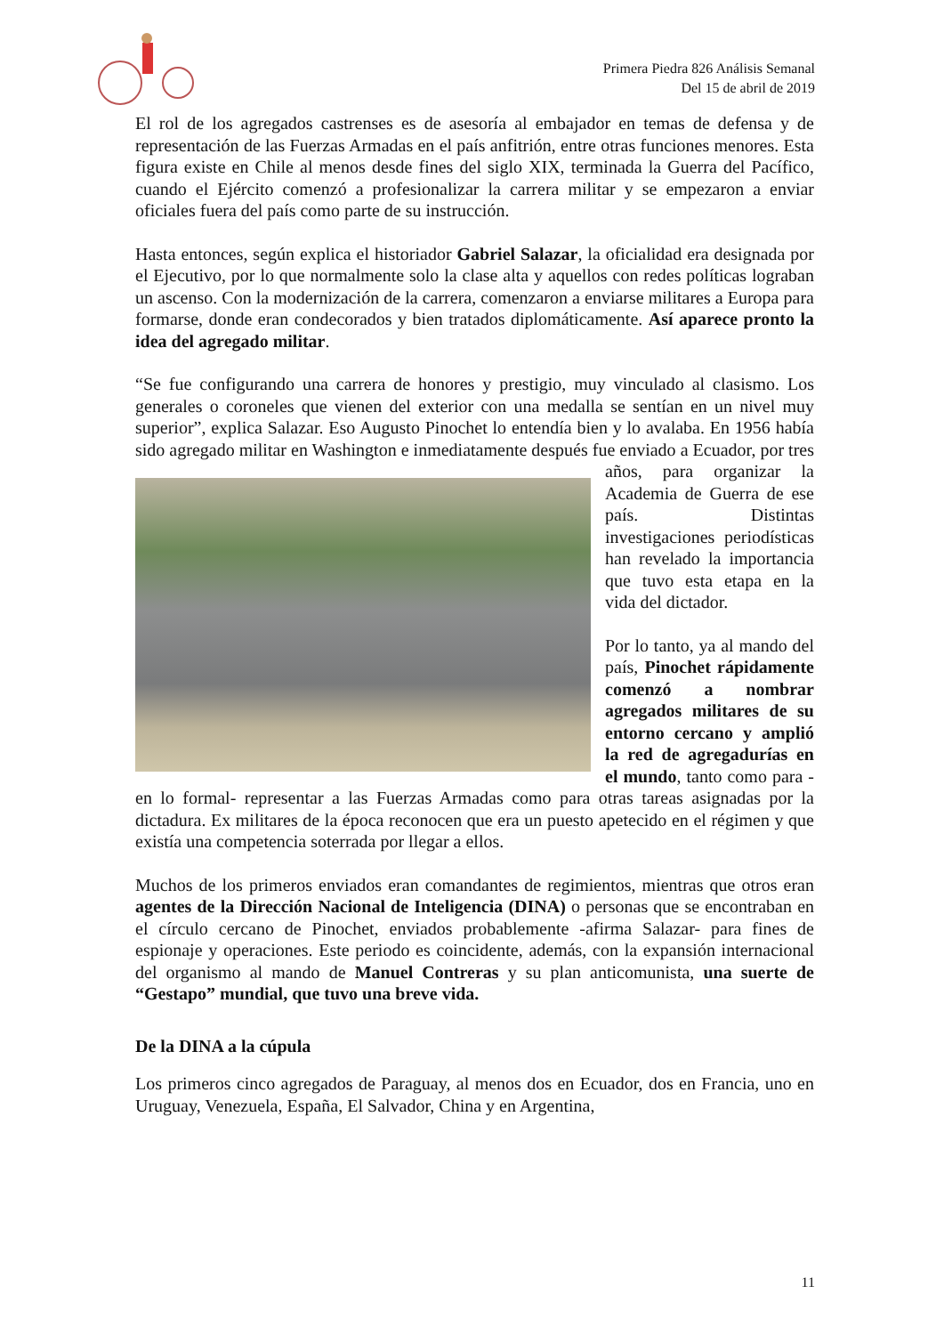Primera Piedra 826 Análisis Semanal
Del 15 de abril de 2019
El rol de los agregados castrenses es de asesoría al embajador en temas de defensa y de representación de las Fuerzas Armadas en el país anfitrión, entre otras funciones menores. Esta figura existe en Chile al menos desde fines del siglo XIX, terminada la Guerra del Pacífico, cuando el Ejército comenzó a profesionalizar la carrera militar y se empezaron a enviar oficiales fuera del país como parte de su instrucción.
Hasta entonces, según explica el historiador Gabriel Salazar, la oficialidad era designada por el Ejecutivo, por lo que normalmente solo la clase alta y aquellos con redes políticas lograban un ascenso. Con la modernización de la carrera, comenzaron a enviarse militares a Europa para formarse, donde eran condecorados y bien tratados diplomáticamente. Así aparece pronto la idea del agregado militar.
“Se fue configurando una carrera de honores y prestigio, muy vinculado al clasismo. Los generales o coroneles que vienen del exterior con una medalla se sentían en un nivel muy superior”, explica Salazar. Eso Augusto Pinochet lo entendía bien y lo avalaba. En 1956 había sido agregado militar en Washington e inmediatamente después fue enviado a Ecuador, por tres años, para organizar la Academia de Guerra de ese país. Distintas investigaciones periodísticas han revelado la importancia que tuvo esta etapa en la vida del dictador.
Por lo tanto, ya al mando del país, Pinochet rápidamente comenzó a nombrar agregados militares de su entorno cercano y amplió la red de agregadurías en el mundo, tanto como para -en lo formal- representar a las Fuerzas Armadas como para otras tareas asignadas por la dictadura. Ex militares de la época reconocen que era un puesto apetecido en el régimen y que existía una competencia soterrada por llegar a ellos.
Muchos de los primeros enviados eran comandantes de regimientos, mientras que otros eran agentes de la Dirección Nacional de Inteligencia (DINA) o personas que se encontraban en el círculo cercano de Pinochet, enviados probablemente -afirma Salazar- para fines de espionaje y operaciones. Este periodo es coincidente, además, con la expansión internacional del organismo al mando de Manuel Contreras y su plan anticomunista, una suerte de “Gestapo” mundial, que tuvo una breve vida.
De la DINA a la cúpula
Los primeros cinco agregados de Paraguay, al menos dos en Ecuador, dos en Francia, uno en Uruguay, Venezuela, España, El Salvador, China y en Argentina,
11